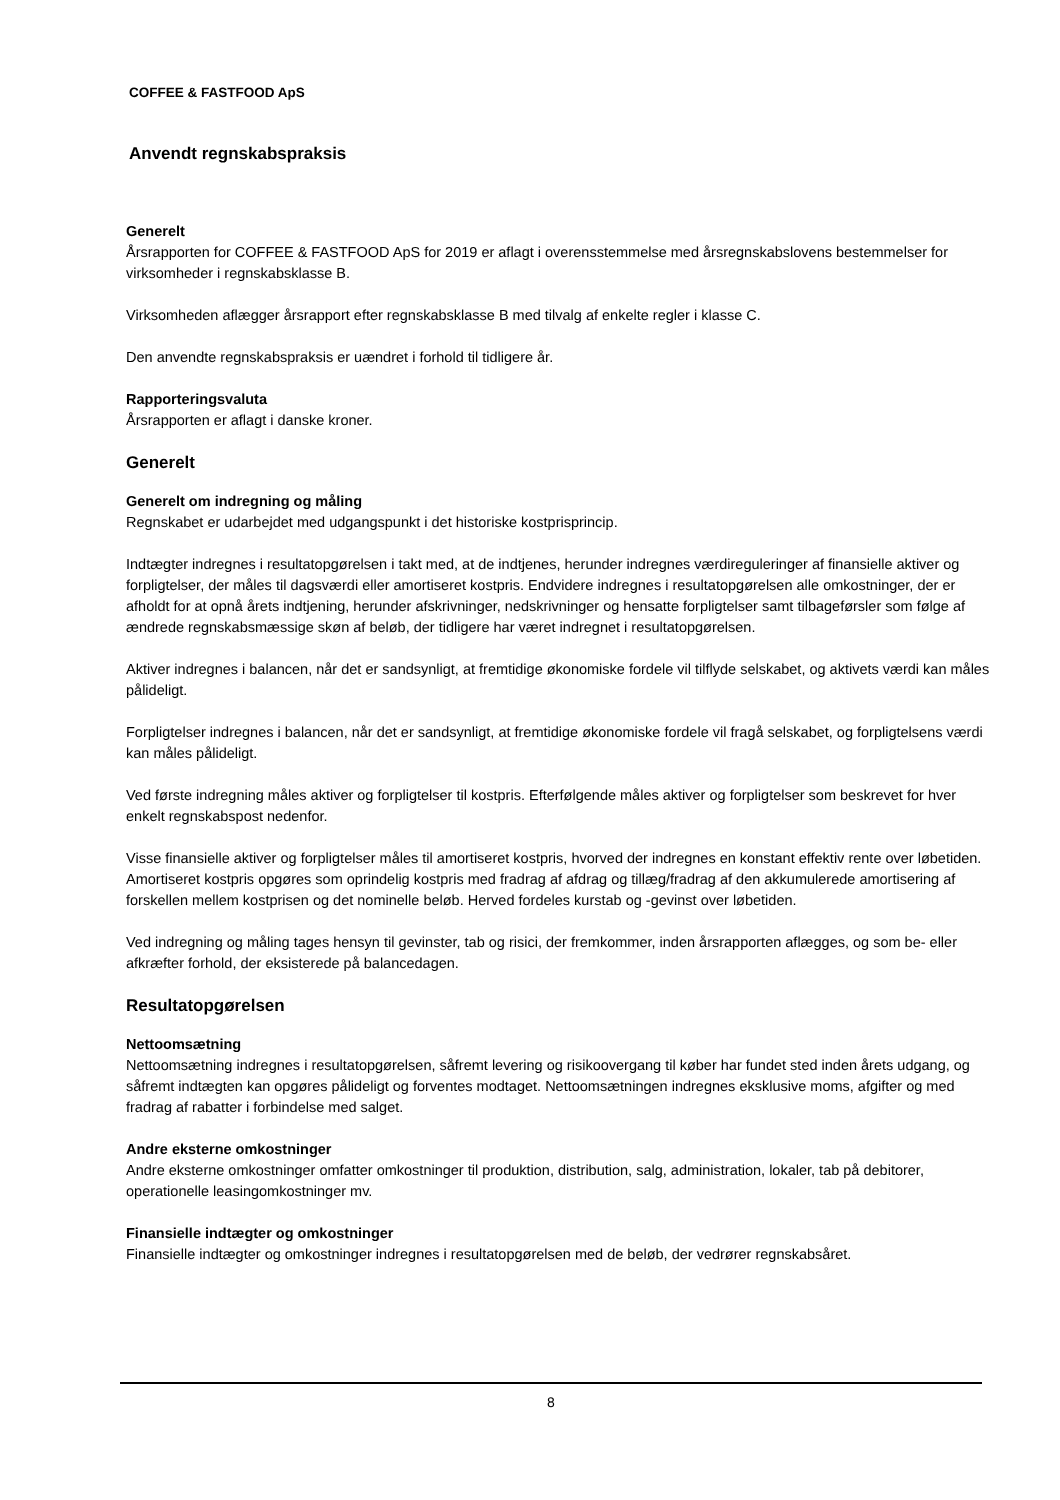COFFEE & FASTFOOD ApS
Anvendt regnskabspraksis
Generelt
Årsrapporten for COFFEE & FASTFOOD ApS for 2019 er aflagt i overensstemmelse med årsregnskabslovens bestemmelser for virksomheder i regnskabsklasse B.
Virksomheden aflægger årsrapport efter regnskabsklasse B med tilvalg af enkelte regler i klasse C.
Den anvendte regnskabspraksis er uændret i forhold til tidligere år.
Rapporteringsvaluta
Årsrapporten er aflagt i danske kroner.
Generelt
Generelt om indregning og måling
Regnskabet er udarbejdet med udgangspunkt i det historiske kostprisprincip.
Indtægter indregnes i resultatopgørelsen i takt med, at de indtjenes, herunder indregnes værdireguleringer af finansielle aktiver og forpligtelser, der måles til dagsværdi eller amortiseret kostpris. Endvidere indregnes i resultatopgørelsen alle omkostninger, der er afholdt for at opnå årets indtjening, herunder afskrivninger, nedskrivninger og hensatte forpligtelser samt tilbageførsler som følge af ændrede regnskabsmæssige skøn af beløb, der tidligere har været indregnet i resultatopgørelsen.
Aktiver indregnes i balancen, når det er sandsynligt, at fremtidige økonomiske fordele vil tilflyde selskabet, og aktivets værdi kan måles pålideligt.
Forpligtelser indregnes i balancen, når det er sandsynligt, at fremtidige økonomiske fordele vil fragå selskabet, og forpligtelsens værdi kan måles pålideligt.
Ved første indregning måles aktiver og forpligtelser til kostpris. Efterfølgende måles aktiver og forpligtelser som beskrevet for hver enkelt regnskabspost nedenfor.
Visse finansielle aktiver og forpligtelser måles til amortiseret kostpris, hvorved der indregnes en konstant effektiv rente over løbetiden. Amortiseret kostpris opgøres som oprindelig kostpris med fradrag af afdrag og tillæg/fradrag af den akkumulerede amortisering af forskellen mellem kostprisen og det nominelle beløb. Herved fordeles kurstab og -gevinst over løbetiden.
Ved indregning og måling tages hensyn til gevinster, tab og risici, der fremkommer, inden årsrapporten aflægges, og som be- eller afkræfter forhold, der eksisterede på balancedagen.
Resultatopgørelsen
Nettoomsætning
Nettoomsætning indregnes i resultatopgørelsen, såfremt levering og risikoovergang til køber har fundet sted inden årets udgang, og såfremt indtægten kan opgøres pålideligt og forventes modtaget. Nettoomsætningen indregnes eksklusive moms, afgifter og med fradrag af rabatter i forbindelse med salget.
Andre eksterne omkostninger
Andre eksterne omkostninger omfatter omkostninger til produktion, distribution, salg, administration, lokaler, tab på debitorer, operationelle leasingomkostninger mv.
Finansielle indtægter og omkostninger
Finansielle indtægter og omkostninger indregnes i resultatopgørelsen med de beløb, der vedrører regnskabsåret.
8